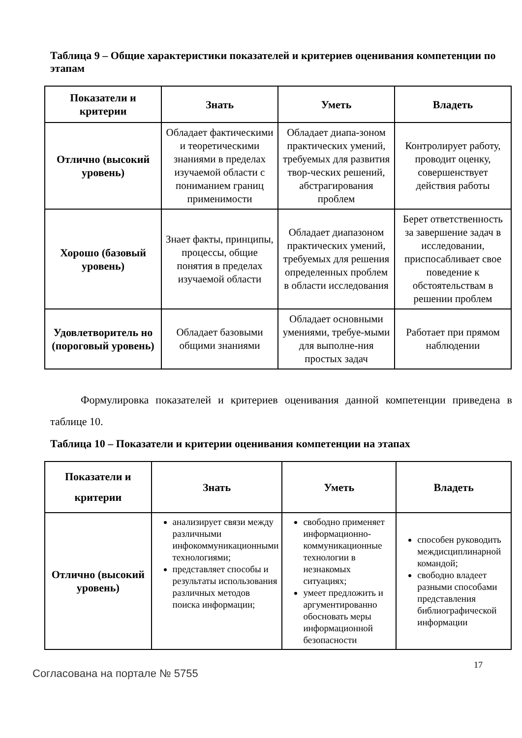Таблица 9 – Общие характеристики показателей и критериев оценивания компетенции по этапам
| Показатели и критерии | Знать | Уметь | Владеть |
| --- | --- | --- | --- |
| Отлично (высокий уровень) | Обладает фактическими и теоретическими знаниями в пределах изучаемой области с пониманием границ применимости | Обладает диапа-зоном практических умений, требуемых для развития твор-ческих решений, абстрагирования проблем | Контролирует работу, проводит оценку, совершенствует действия работы |
| Хорошо (базовый уровень) | Знает факты, принципы, процессы, общие понятия в пределах изучаемой области | Обладает диапазоном практических умений, требуемых для решения определенных проблем в области исследования | Берет ответственность за завершение задач в исследовании, приспосабливает свое поведение к обстоятельствам в решении проблем |
| Удовлетворитель но (пороговый уровень) | Обладает базовыми общими знаниями | Обладает основными умениями, требуе-мыми для выполне-ния простых задач | Работает при прямом наблюдении |
Формулировка показателей и критериев оценивания данной компетенции приведена в таблице 10.
Таблица 10 – Показатели и критерии оценивания компетенции на этапах
| Показатели и критерии | Знать | Уметь | Владеть |
| --- | --- | --- | --- |
| Отлично (высокий уровень) | анализирует связи между различными инфокоммуникационными технологиями; представляет способы и результаты использования различных методов поиска информации; | свободно применяет информационно-коммуникационные технологии в незнакомых ситуациях; умеет предложить и аргументированно обосновать меры информационной безопасности | способен руководить междисциплинарной командой; свободно владеет разными способами представления библиографической информации |
17
Согласована на портале № 5755